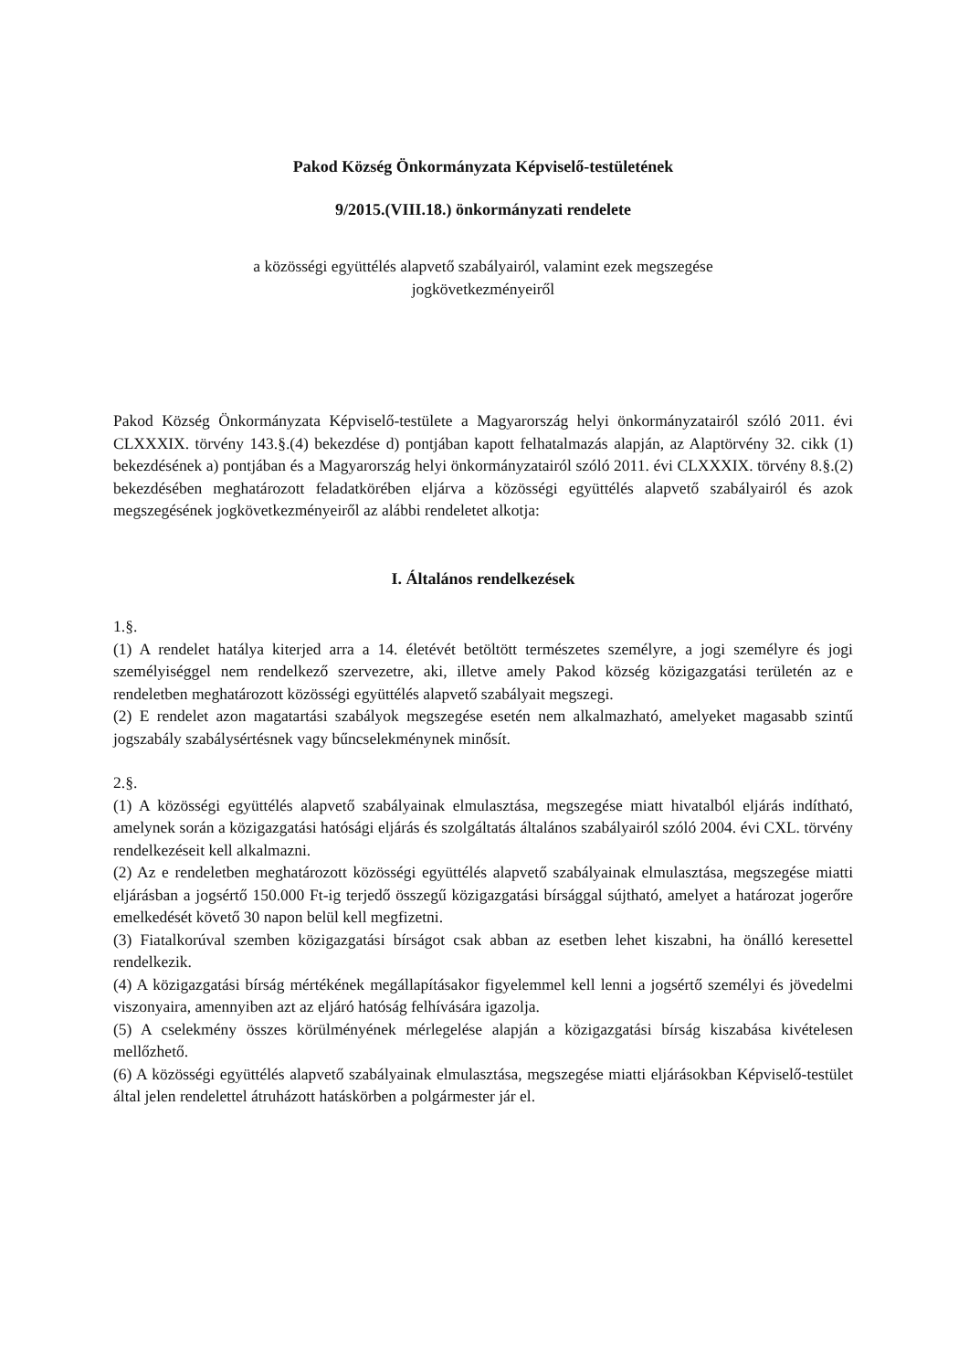Pakod Község Önkormányzata Képviselő-testületének
9/2015.(VIII.18.) önkormányzati rendelete
a közösségi együttélés alapvető szabályairól, valamint ezek megszegése
jogkövetkezményeiről
Pakod Község Önkormányzata Képviselő-testülete a Magyarország helyi önkormányzatairól szóló 2011. évi CLXXXIX. törvény 143.§.(4) bekezdése d) pontjában kapott felhatalmazás alapján, az Alaptörvény 32. cikk (1) bekezdésének a) pontjában és a Magyarország helyi önkormányzatairól szóló 2011. évi CLXXXIX. törvény 8.§.(2) bekezdésében meghatározott feladatkörében eljárva a közösségi együttélés alapvető szabályairól és azok megszegésének jogkövetkezményeiről az alábbi rendeletet alkotja:
I. Általános rendelkezések
1.§.
(1) A rendelet hatálya kiterjed arra a 14. életévét betöltött természetes személyre, a jogi személyre és jogi személyiséggel nem rendelkező szervezetre, aki, illetve amely Pakod község közigazgatási területén az e rendeletben meghatározott közösségi együttélés alapvető szabályait megszegi.
(2) E rendelet azon magatartási szabályok megszegése esetén nem alkalmazható, amelyeket magasabb szintű jogszabály szabálysértésnek vagy bűncselekménynek minősít.
2.§.
(1) A közösségi együttélés alapvető szabályainak elmulasztása, megszegése miatt hivatalból eljárás indítható, amelynek során a közigazgatási hatósági eljárás és szolgáltatás általános szabályairól szóló 2004. évi CXL. törvény rendelkezéseit kell alkalmazni.
(2) Az e rendeletben meghatározott közösségi együttélés alapvető szabályainak elmulasztása, megszegése miatti eljárásban a jogsértő 150.000 Ft-ig terjedő összegű közigazgatási bírsággal sújtható, amelyet a határozat jogerőre emelkedését követő 30 napon belül kell megfizetni.
(3) Fiatalkorúval szemben közigazgatási bírságot csak abban az esetben lehet kiszabni, ha önálló keresettel rendelkezik.
(4) A közigazgatási bírság mértékének megállapításakor figyelemmel kell lenni a jogsértő személyi és jövedelmi viszonyaira, amennyiben azt az eljáró hatóság felhívására igazolja.
(5) A cselekmény összes körülményének mérlegelése alapján a közigazgatási bírság kiszabása kivételesen mellőzhető.
(6) A közösségi együttélés alapvető szabályainak elmulasztása, megszegése miatti eljárásokban Képviselő-testület által jelen rendelettel átruházott hatáskörben a polgármester jár el.